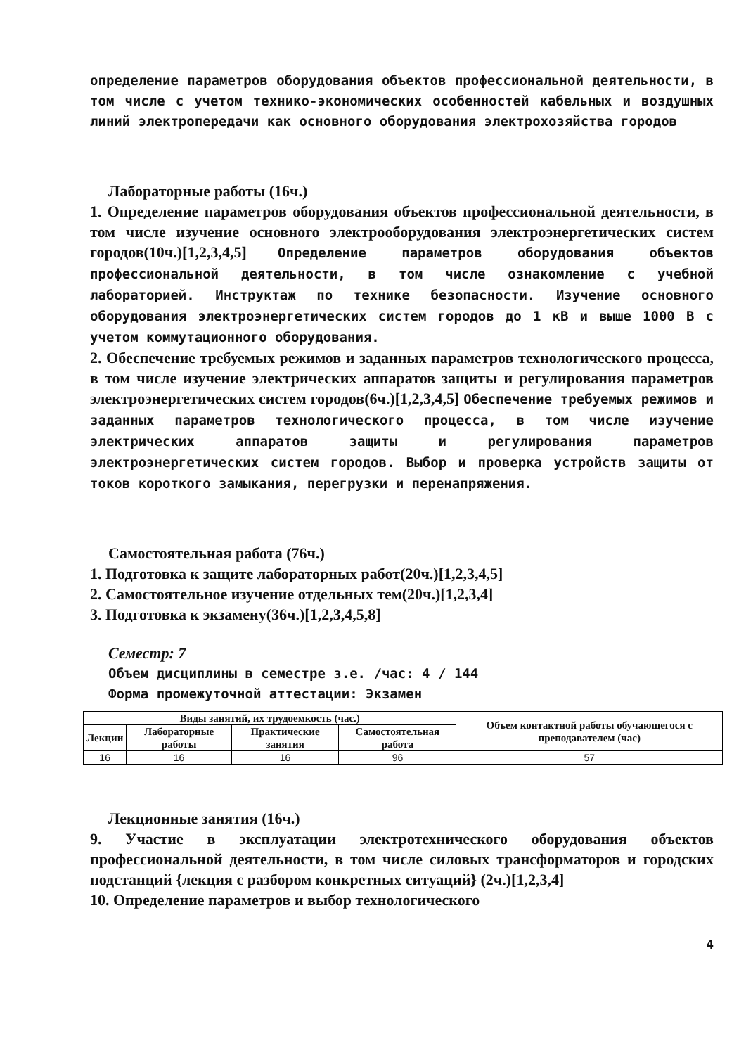определение параметров оборудования объектов профессиональной деятельности, в том числе с учетом технико-экономических особенностей кабельных и воздушных линий электропередачи как основного оборудования электрохозяйства городов
Лабораторные работы (16ч.)
1. Определение параметров оборудования объектов профессиональной деятельности, в том числе изучение основного электрооборудования электроэнергетических систем городов(10ч.)[1,2,3,4,5] Определение параметров оборудования объектов профессиональной деятельности, в том числе ознакомление с учебной лабораторией. Инструктаж по технике безопасности. Изучение основного оборудования электроэнергетических систем городов до 1 кВ и выше 1000 В с учетом коммутационного оборудования.
2. Обеспечение требуемых режимов и заданных параметров технологического процесса, в том числе изучение электрических аппаратов защиты и регулирования параметров электроэнергетических систем городов(6ч.)[1,2,3,4,5] Обеспечение требуемых режимов и заданных параметров технологического процесса, в том числе изучение электрических аппаратов защиты и регулирования параметров электроэнергетических систем городов. Выбор и проверка устройств защиты от токов короткого замыкания, перегрузки и перенапряжения.
Самостоятельная работа (76ч.)
1. Подготовка к защите лабораторных работ(20ч.)[1,2,3,4,5]
2. Самостоятельное изучение отдельных тем(20ч.)[1,2,3,4]
3. Подготовка к экзамену(36ч.)[1,2,3,4,5,8]
Семестр: 7
Объем дисциплины в семестре з.е. /час: 4 / 144
Форма промежуточной аттестации: Экзамен
| Виды занятий, их трудоемкость (час.) | | | | Объем контактной работы обучающегося с преподавателем (час) |
| --- | --- | --- | --- | --- |
| Лекции | Лабораторные работы | Практические занятия | Самостоятельная работа | |
| 16 | 16 | 16 | 96 | 57 |
Лекционные занятия (16ч.)
9. Участие в эксплуатации электротехнического оборудования объектов профессиональной деятельности, в том числе силовых трансформаторов и городских подстанций {лекция с разбором конкретных ситуаций} (2ч.)[1,2,3,4]
10. Определение параметров и выбор технологического
4